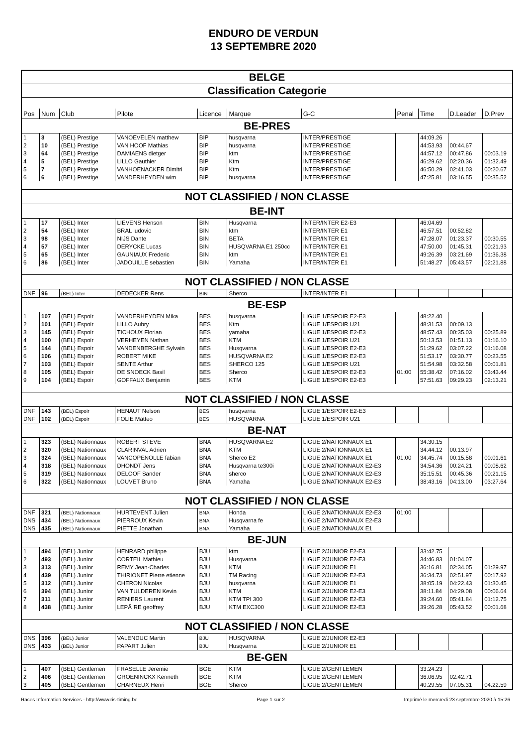ENDURO DE VERDUN
13 SEPTEMBRE 2020
| BELGE | | | | | | | | | | |
| Classification Categorie | | | | | | | | | | |
| Pos | Num | Club | Pilote | Licence | Marque | G-C | Penal | Time | D.Leader | D.Prev |
| BE-PRES | | | | | | | | | | |
| 1 | 3 | (BEL) Prestige | VANOEVELEN matthew | BIP | husqvarna | INTER/PRESTIGE | | 44:09.26 | | |
| 2 | 10 | (BEL) Prestige | VAN HOOF Mathias | BIP | husqvarna | INTER/PRESTIGE | | 44:53.93 | 00:44.67 | |
| 3 | 64 | (BEL) Prestige | DAMIAENS dietger | BIP | ktm | INTER/PRESTIGE | | 44:57.12 | 00:47.86 | 00:03.19 |
| 4 | 5 | (BEL) Prestige | LILLO Gauthier | BIP | Ktm | INTER/PRESTIGE | | 46:29.62 | 02:20.36 | 01:32.49 |
| 5 | 7 | (BEL) Prestige | VANHOENACKER Dimitri | BIP | Ktm | INTER/PRESTIGE | | 46:50.29 | 02:41.03 | 00:20.67 |
| 6 | 6 | (BEL) Prestige | VANDERHEYDEN wim | BIP | husqvarna | INTER/PRESTIGE | | 47:25.81 | 03:16.55 | 00:35.52 |
| NOT CLASSIFIED / NON CLASSE | | | | | | | | | | |
| BE-INT | | | | | | | | | | |
| 1 | 17 | (BEL) Inter | LIEVENS Henson | BIN | Husqvarna | INTER/INTER E2-E3 | | 46:04.69 | | |
| 2 | 54 | (BEL) Inter | BRAL ludovic | BIN | ktm | INTER/INTER E1 | | 46:57.51 | 00:52.82 | |
| 3 | 98 | (BEL) Inter | NIJS Dante | BIN | BETA | INTER/INTER E1 | | 47:28.07 | 01:23.37 | 00:30.55 |
| 4 | 57 | (BEL) Inter | DERYCKE Lucas | BIN | HUSQVARNA E1 250cc | INTER/INTER E1 | | 47:50.00 | 01:45.31 | 00:21.93 |
| 5 | 65 | (BEL) Inter | GAUNIAUX Frederic | BIN | ktm | INTER/INTER E1 | | 49:26.39 | 03:21.69 | 01:36.38 |
| 6 | 86 | (BEL) Inter | JADOUILLE sebastien | BIN | Yamaha | INTER/INTER E1 | | 51:48.27 | 05:43.57 | 02:21.88 |
| NOT CLASSIFIED / NON CLASSE | | | | | | | | | | |
| DNF | 96 | (BEL) Inter | DEDECKER Rens | BIN | Sherco | INTER/INTER E1 | | | | |
| BE-ESP | | | | | | | | | | |
| 1 | 107 | (BEL) Espoir | VANDERHEYDEN Mika | BES | husqvarna | LIGUE 1/ESPOIR E2-E3 | | 48:22.40 | | |
| 2 | 101 | (BEL) Espoir | LILLO Aubry | BES | Ktm | LIGUE 1/ESPOIR U21 | | 48:31.53 | 00:09.13 | |
| 3 | 145 | (BEL) Espoir | TICHOUX Florian | BES | yamaha | LIGUE 1/ESPOIR E2-E3 | | 48:57.43 | 00:35.03 | 00:25.89 |
| 4 | 100 | (BEL) Espoir | VERHEYEN Nathan | BES | KTM | LIGUE 1/ESPOIR U21 | | 50:13.53 | 01:51.13 | 01:16.10 |
| 5 | 144 | (BEL) Espoir | VANDENBERGHE Sylvain | BES | Husqvarna | LIGUE 1/ESPOIR E2-E3 | | 51:29.62 | 03:07.22 | 01:16.08 |
| 6 | 106 | (BEL) Espoir | ROBERT MIKE | BES | HUSQVARNA E2 | LIGUE 1/ESPOIR E2-E3 | | 51:53.17 | 03:30.77 | 00:23.55 |
| 7 | 103 | (BEL) Espoir | SENTE Arthur | BES | SHERCO 125 | LIGUE 1/ESPOIR U21 | | 51:54.98 | 03:32.58 | 00:01.81 |
| 8 | 105 | (BEL) Espoir | DE SNOECK Basil | BES | Sherco | LIGUE 1/ESPOIR E2-E3 | 01:00 | 55:38.42 | 07:16.02 | 03:43.44 |
| 9 | 104 | (BEL) Espoir | GOFFAUX Benjamin | BES | KTM | LIGUE 1/ESPOIR E2-E3 | | 57:51.63 | 09:29.23 | 02:13.21 |
| NOT CLASSIFIED / NON CLASSE | | | | | | | | | | |
| DNF | 143 | (BEL) Espoir | HENAUT Nelson | BES | husqvarna | LIGUE 1/ESPOIR E2-E3 | | | | |
| DNF | 102 | (BEL) Espoir | FOLIE Matteo | BES | HUSQVARNA | LIGUE 1/ESPOIR U21 | | | | |
| BE-NAT | | | | | | | | | | |
| 1 | 323 | (BEL) Nationnaux | ROBERT STEVE | BNA | HUSQVARNA E2 | LIGUE 2/NATIONNAUX E1 | | 34:30.15 | | |
| 2 | 320 | (BEL) Nationnaux | CLARINVAL Adrien | BNA | KTM | LIGUE 2/NATIONNAUX E1 | | 34:44.12 | 00:13.97 | |
| 3 | 324 | (BEL) Nationnaux | VANCOPENOLLE fabian | BNA | Sherco E2 | LIGUE 2/NATIONNAUX E1 | 01:00 | 34:45.74 | 00:15.58 | 00:01.61 |
| 4 | 318 | (BEL) Nationnaux | DHONDT Jens | BNA | Husqvarna te300i | LIGUE 2/NATIONNAUX E2-E3 | | 34:54.36 | 00:24.21 | 00:08.62 |
| 5 | 319 | (BEL) Nationnaux | DELOOF Sander | BNA | sherco | LIGUE 2/NATIONNAUX E2-E3 | | 35:15.51 | 00:45.36 | 00:21.15 |
| 6 | 322 | (BEL) Nationnaux | LOUVET Bruno | BNA | Yamaha | LIGUE 2/NATIONNAUX E2-E3 | | 38:43.16 | 04:13.00 | 03:27.64 |
| NOT CLASSIFIED / NON CLASSE | | | | | | | | | | |
| DNF | 321 | (BEL) Nationnaux | HURTEVENT Julien | BNA | Honda | LIGUE 2/NATIONNAUX E2-E3 | 01:00 | | | |
| DNS | 434 | (BEL) Nationnaux | PIERROUX Kevin | BNA | Husqvarna fe | LIGUE 2/NATIONNAUX E2-E3 | | | | |
| DNS | 435 | (BEL) Nationnaux | PIETTE Jonathan | BNA | Yamaha | LIGUE 2/NATIONNAUX E1 | | | | |
| BE-JUN | | | | | | | | | | |
| 1 | 494 | (BEL) Junior | HENRARD philippe | BJU | ktm | LIGUE 2/JUNIOR E2-E3 | | 33:42.75 | | |
| 2 | 493 | (BEL) Junior | CORTEIL Mathieu | BJU | Husqvarna | LIGUE 2/JUNIOR E2-E3 | | 34:46.83 | 01:04.07 | |
| 3 | 313 | (BEL) Junior | REMY Jean-Charles | BJU | KTM | LIGUE 2/JUNIOR E1 | | 36:16.81 | 02:34.05 | 01:29.97 |
| 4 | 439 | (BEL) Junior | THIRIONET Pierre etienne | BJU | TM Racing | LIGUE 2/JUNIOR E2-E3 | | 36:34.73 | 02:51.97 | 00:17.92 |
| 5 | 312 | (BEL) Junior | CHERON Nicolas | BJU | husqvarna | LIGUE 2/JUNIOR E1 | | 38:05.19 | 04:22.43 | 01:30.45 |
| 6 | 394 | (BEL) Junior | VAN TULDEREN Kevin | BJU | KTM | LIGUE 2/JUNIOR E2-E3 | | 38:11.84 | 04:29.08 | 00:06.64 |
| 7 | 311 | (BEL) Junior | RENIERS Laurent | BJU | KTM TPI 300 | LIGUE 2/JUNIOR E2-E3 | | 39:24.60 | 05:41.84 | 01:12.75 |
| 8 | 438 | (BEL) Junior | LEPÃ¨RE geoffrey | BJU | KTM EXC300 | LIGUE 2/JUNIOR E2-E3 | | 39:26.28 | 05:43.52 | 00:01.68 |
| NOT CLASSIFIED / NON CLASSE | | | | | | | | | | |
| DNS | 396 | (BEL) Junior | VALENDUC Martin | BJU | HUSQVARNA | LIGUE 2/JUNIOR E2-E3 | | | | |
| DNS | 433 | (BEL) Junior | PAPART Julien | BJU | Husqvarna | LIGUE 2/JUNIOR E1 | | | | |
| BE-GEN | | | | | | | | | | |
| 1 | 407 | (BEL) Gentlemen | FRASELLE Jeremie | BGE | KTM | LIGUE 2/GENTLEMEN | | 33:24.23 | | |
| 2 | 406 | (BEL) Gentlemen | GROENINCKX Kenneth | BGE | KTM | LIGUE 2/GENTLEMEN | | 36:06.95 | 02:42.71 | |
| 3 | 405 | (BEL) Gentlemen | CHARNEUX Henri | BGE | Sherco | LIGUE 2/GENTLEMEN | | 40:29.55 | 07:05.31 | 04:22.59 |
Races Information Services - http://www.ris-timing.be Page 1 sur 2 Imprimé le mercredi 23 septembre 2020 à 15:26